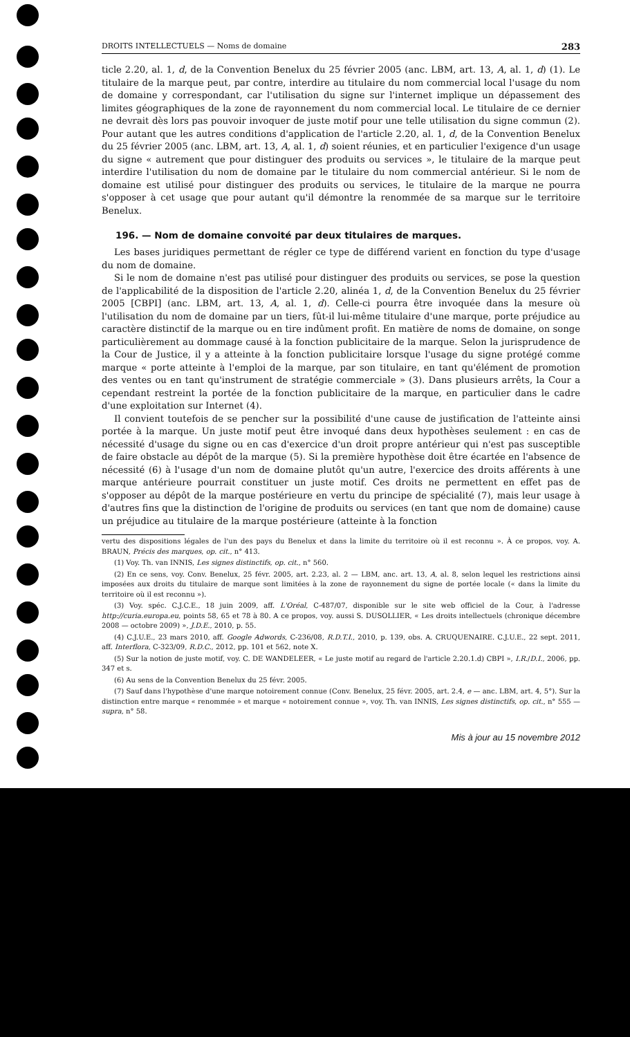DROITS INTELLECTUELS — Noms de domaine 283
ticle 2.20, al. 1, d, de la Convention Benelux du 25 février 2005 (anc. LBM, art. 13, A, al. 1, d) (1). Le titulaire de la marque peut, par contre, interdire au titulaire du nom commercial local l'usage du nom de domaine y correspondant, car l'utilisation du signe sur l'internet implique un dépassement des limites géographiques de la zone de rayonnement du nom commercial local. Le titulaire de ce dernier ne devrait dès lors pas pouvoir invoquer de juste motif pour une telle utilisation du signe commun (2). Pour autant que les autres conditions d'application de l'article 2.20, al. 1, d, de la Convention Benelux du 25 février 2005 (anc. LBM, art. 13, A, al. 1, d) soient réunies, et en particulier l'exigence d'un usage du signe « autrement que pour distinguer des produits ou services », le titulaire de la marque peut interdire l'utilisation du nom de domaine par le titulaire du nom commercial antérieur. Si le nom de domaine est utilisé pour distinguer des produits ou services, le titulaire de la marque ne pourra s'opposer à cet usage que pour autant qu'il démontre la renommée de sa marque sur le territoire Benelux.
196. — Nom de domaine convoité par deux titulaires de marques.
Les bases juridiques permettant de régler ce type de différend varient en fonction du type d'usage du nom de domaine.
Si le nom de domaine n'est pas utilisé pour distinguer des produits ou services, se pose la question de l'applicabilité de la disposition de l'article 2.20, alinéa 1, d, de la Convention Benelux du 25 février 2005 [CBPI] (anc. LBM, art. 13, A, al. 1, d). Celle-ci pourra être invoquée dans la mesure où l'utilisation du nom de domaine par un tiers, fût-il lui-même titulaire d'une marque, porte préjudice au caractère distinctif de la marque ou en tire indûment profit. En matière de noms de domaine, on songe particulièrement au dommage causé à la fonction publicitaire de la marque. Selon la jurisprudence de la Cour de Justice, il y a atteinte à la fonction publicitaire lorsque l'usage du signe protégé comme marque « porte atteinte à l'emploi de la marque, par son titulaire, en tant qu'élément de promotion des ventes ou en tant qu'instrument de stratégie commerciale » (3). Dans plusieurs arrêts, la Cour a cependant restreint la portée de la fonction publicitaire de la marque, en particulier dans le cadre d'une exploitation sur Internet (4).
Il convient toutefois de se pencher sur la possibilité d'une cause de justification de l'atteinte ainsi portée à la marque. Un juste motif peut être invoqué dans deux hypothèses seulement : en cas de nécessité d'usage du signe ou en cas d'exercice d'un droit propre antérieur qui n'est pas susceptible de faire obstacle au dépôt de la marque (5). Si la première hypothèse doit être écartée en l'absence de nécessité (6) à l'usage d'un nom de domaine plutôt qu'un autre, l'exercice des droits afférents à une marque antérieure pourrait constituer un juste motif. Ces droits ne permettent en effet pas de s'opposer au dépôt de la marque postérieure en vertu du principe de spécialité (7), mais leur usage à d'autres fins que la distinction de l'origine de produits ou services (en tant que nom de domaine) cause un préjudice au titulaire de la marque postérieure (atteinte à la fonction
vertu des dispositions légales de l'un des pays du Benelux et dans la limite du territoire où il est reconnu ». À ce propos, voy. A. BRAUN, Précis des marques, op. cit., n° 413.
(1) Voy. Th. van INNIS, Les signes distinctifs, op. cit., n° 560.
(2) En ce sens, voy. Conv. Benelux, 25 févr. 2005, art. 2.23, al. 2 — LBM, anc. art. 13, A, al. 8, selon lequel les restrictions ainsi imposées aux droits du titulaire de marque sont limitées à la zone de rayonnement du signe de portée locale (« dans la limite du territoire où il est reconnu »).
(3) Voy. spéc. C.J.C.E., 18 juin 2009, aff. L'Oréal, C-487/07, disponible sur le site web officiel de la Cour, à l'adresse http://curia.europa.eu, points 58, 65 et 78 à 80. A ce propos, voy. aussi S. DUSOLLIER, « Les droits intellectuels (chronique décembre 2008 — octobre 2009) », J.D.E., 2010, p. 55.
(4) C.J.U.E., 23 mars 2010, aff. Google Adwords, C-236/08, R.D.T.I., 2010, p. 139, obs. A. CRUQUENAIRE. C.J.U.E., 22 sept. 2011, aff. Interflora, C-323/09, R.D.C., 2012, pp. 101 et 562, note X.
(5) Sur la notion de juste motif, voy. C. DE WANDELEER, « Le juste motif au regard de l'article 2.20.1.d) CBPI », I.R./D.I., 2006, pp. 347 et s.
(6) Au sens de la Convention Benelux du 25 févr. 2005.
(7) Sauf dans l'hypothèse d'une marque notoirement connue (Conv. Benelux, 25 févr. 2005, art. 2.4, e — anc. LBM, art. 4, 5°). Sur la distinction entre marque « renommée » et marque « notoirement connue », voy. Th. van INNIS, Les signes distinctifs, op. cit., n° 555 — supra, n° 58.
Mis à jour au 15 novembre 2012